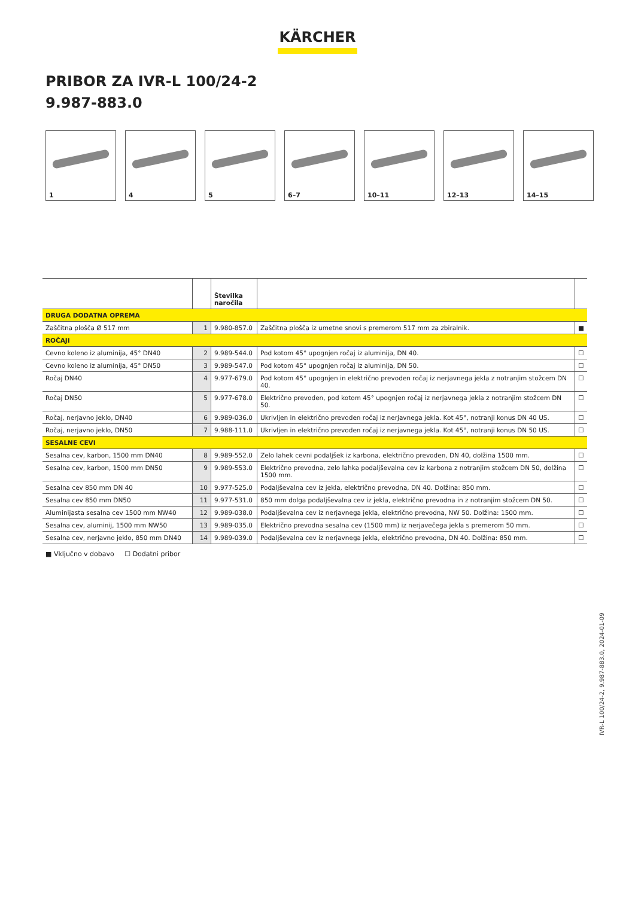KÄRCHER
PRIBOR ZA IVR-L 100/24-2
9.987-883.0
1
4
5
6–7
10–11
12–13
14–15
| | | Številka naročila | | |
| --- | --- | --- | --- | --- |
| DRUGA DODATNA OPREMA | | | | |
| Zaščitna plošča Ø 517 mm | 1 | 9.980-857.0 | Zaščitna plošča iz umetne snovi s premerom 517 mm za zbiralnik. | ■ |
| ROČAJI | | | | |
| Cevno koleno iz aluminija, 45° DN40 | 2 | 9.989-544.0 | Pod kotom 45° upognjen ročaj iz aluminija, DN 40. | ☐ |
| Cevno koleno iz aluminija, 45° DN50 | 3 | 9.989-547.0 | Pod kotom 45° upognjen ročaj iz aluminija, DN 50. | ☐ |
| Ročaj DN40 | 4 | 9.977-679.0 | Pod kotom 45° upognjen in električno prevoden ročaj iz nerjavnega jekla z notranjim stožcem DN 40. | ☐ |
| Ročaj DN50 | 5 | 9.977-678.0 | Električno prevoden, pod kotom 45° upognjen ročaj iz nerjavnega jekla z notranjim stožcem DN 50. | ☐ |
| Ročaj, nerjavno jeklo, DN40 | 6 | 9.989-036.0 | Ukrivljen in električno prevoden ročaj iz nerjavnega jekla. Kot 45°, notranji konus DN 40 US. | ☐ |
| Ročaj, nerjavno jeklo, DN50 | 7 | 9.988-111.0 | Ukrivljen in električno prevoden ročaj iz nerjavnega jekla. Kot 45°, notranji konus DN 50 US. | ☐ |
| SESALNE CEVI | | | | |
| Sesalna cev, karbon, 1500 mm DN40 | 8 | 9.989-552.0 | Zelo lahek cevni podaljšek iz karbona, električno prevoden, DN 40, dolžina 1500 mm. | ☐ |
| Sesalna cev, karbon, 1500 mm DN50 | 9 | 9.989-553.0 | Električno prevodna, zelo lahka podaljševalna cev iz karbona z notranjim stožcem DN 50, dolžina 1500 mm. | ☐ |
| Sesalna cev 850 mm DN 40 | 10 | 9.977-525.0 | Podaljševalna cev iz jekla, električno prevodna, DN 40. Dolžina: 850 mm. | ☐ |
| Sesalna cev 850 mm DN50 | 11 | 9.977-531.0 | 850 mm dolga podaljševalna cev iz jekla, električno prevodna in z notranjim stožcem DN 50. | ☐ |
| Aluminijasta sesalna cev 1500 mm NW40 | 12 | 9.989-038.0 | Podaljševalna cev iz nerjavnega jekla, električno prevodna, NW 50. Dolžina: 1500 mm. | ☐ |
| Sesalna cev, aluminij, 1500 mm NW50 | 13 | 9.989-035.0 | Električno prevodna sesalna cev (1500 mm) iz nerjavečega jekla s premerom 50 mm. | ☐ |
| Sesalna cev, nerjavno jeklo, 850 mm DN40 | 14 | 9.989-039.0 | Podaljševalna cev iz nerjavnega jekla, električno prevodna, DN 40. Dolžina: 850 mm. | ☐ |
■ Vključno v dobavo ☐ Dodatni pribor
IVR-L 100/24-2, 9.987-883.0, 2024-01-09